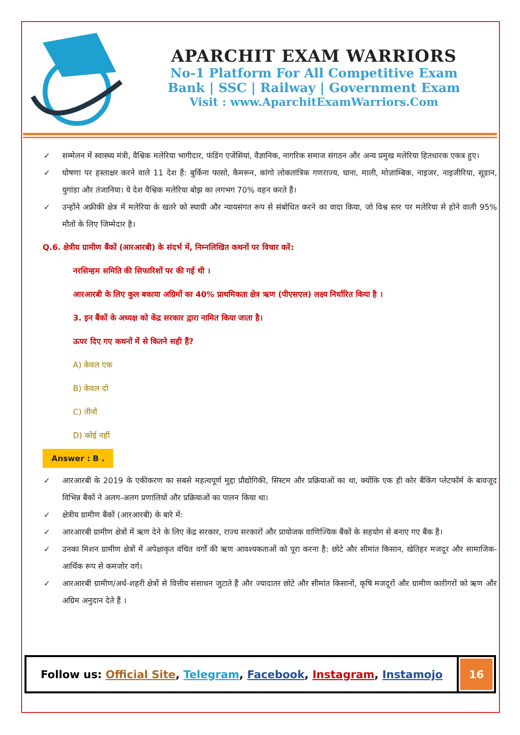APARCHIT EXAM WARRIORS
No-1 Platform For All Competitive Exam
Bank | SSC | Railway | Government Exam
Visit : www.AparchitExamWarriors.Com
✓ सम्मेलन में स्वास्थ्य मंत्री, वैश्विक मलेरिया भागीदार, फंडिंग एजेंसियां, वैज्ञानिक, नागरिक समाज संगठन और अन्य प्रमुख मलेरिया हितधारक एकत्र हुए।
✓ घोषणा पर हस्ताक्षर करने वाले 11 देश हैं: बुर्किना फासो, कैमरून, कांगो लोकतांत्रिक गणराज्य, घाना, माली, मोज़ाम्बिक, नाइजर, नाइजीरिया, सूडान, युगांडा और तंजानिया। ये देश वैश्विक मलेरिया बोझ का लगभग 70% वहन करते हैं।
✓ उन्होंने अफ्रीकी क्षेत्र में मलेरिया के खतरे को स्थायी और न्यायसंगत रूप से संबोधित करने का वादा किया, जो विश्व स्तर पर मलेरिया से होने वाली 95% मौतों के लिए जिम्मेदार है।
Q.6. क्षेत्रीय ग्रामीण बैंकों (आरआरबी) के संदर्भ में, निम्नलिखित कथनों पर विचार करें:
नरसिम्हम समिति की सिफारिशों पर की गई थी ।
आरआरबी के लिए कुल बकाया अग्रिमों का 40% प्राथमिकता क्षेत्र ऋण (पीएसएल) लक्ष्य निर्धारित किया है ।
3. इन बैंकों के अध्यक्ष को केंद्र सरकार द्वारा नामित किया जाता है।
ऊपर दिए गए कथनों में से कितने सही हैं?
A) केवल एक
B) केवल दो
C) तीनों
D) कोई नहीं
Answer : B .
✓ आरआरबी के 2019 के एकीकरण का सबसे महत्वपूर्ण मुद्दा प्रौद्योगिकी, सिस्टम और प्रक्रियाओं का था, क्योंकि एक ही कोर बैंकिंग प्लेटफॉर्म के बावजूद विभिन्न बैंकों ने अलग-अलग प्रणालियों और प्रक्रियाओं का पालन किया था।
✓ क्षेत्रीय ग्रामीण बैंकों (आरआरबी) के बारे में:
✓ आरआरबी ग्रामीण क्षेत्रों में ऋण देने के लिए केंद्र सरकार, राज्य सरकारों और प्रायोजक वाणिज्यिक बैंकों के सहयोग से बनाए गए बैंक हैं।
✓ उनका मिशन ग्रामीण क्षेत्रों में अपेक्षाकृत वंचित वर्गों की ऋण आवश्यकताओं को पूरा करना है: छोटे और सीमांत किसान, खेतिहर मजदूर और सामाजिक-आर्थिक रूप से कमजोर वर्ग।
✓ आरआरबी ग्रामीण/अर्ध-शहरी क्षेत्रों से वित्तीय संसाधन जुटाते हैं और ज्यादातर छोटे और सीमांत किसानों, कृषि मजदूरों और ग्रामीण कारीगरों को ऋण और अग्रिम अनुदान देते हैं ।
Follow us: Official Site, Telegram, Facebook, Instagram, Instamojo
16